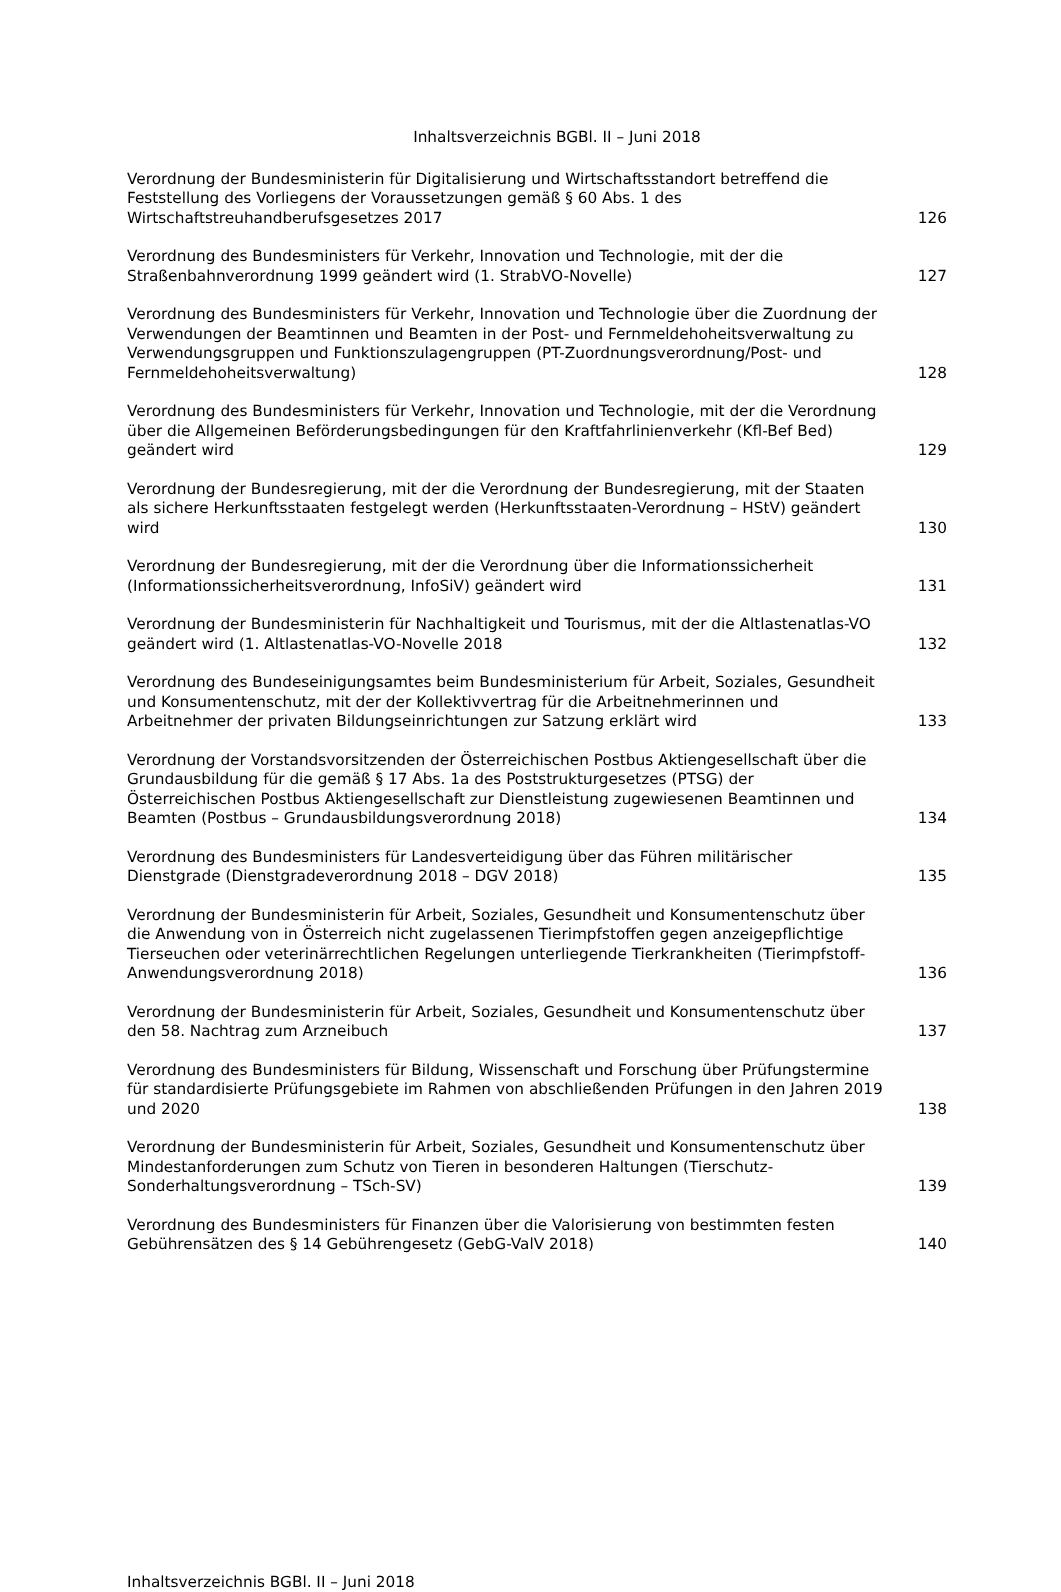Inhaltsverzeichnis BGBl. II – Juni 2018
Verordnung der Bundesministerin für Digitalisierung und Wirtschaftsstandort betreffend die Feststellung des Vorliegens der Voraussetzungen gemäß § 60 Abs. 1 des Wirtschaftstreuhandberufsgesetzes 2017
126
Verordnung des Bundesministers für Verkehr, Innovation und Technologie, mit der die Straßenbahnverordnung 1999 geändert wird (1. StrabVO-Novelle)
127
Verordnung des Bundesministers für Verkehr, Innovation und Technologie über die Zuordnung der Verwendungen der Beamtinnen und Beamten in der Post- und Fernmeldehoheitsverwaltung zu Verwendungsgruppen und Funktionszulagengruppen (PT-Zuordnungsverordnung/Post- und Fernmeldehoheitsverwaltung)
128
Verordnung des Bundesministers für Verkehr, Innovation und Technologie, mit der die Verordnung über die Allgemeinen Beförderungsbedingungen für den Kraftfahrlinienverkehr (Kfl-Bef Bed) geändert wird
129
Verordnung der Bundesregierung, mit der die Verordnung der Bundesregierung, mit der Staaten als sichere Herkunftsstaaten festgelegt werden (Herkunftsstaaten-Verordnung – HStV) geändert wird
130
Verordnung der Bundesregierung, mit der die Verordnung über die Informationssicherheit (Informationssicherheitsverordnung, InfoSiV) geändert wird
131
Verordnung der Bundesministerin für Nachhaltigkeit und Tourismus, mit der die Altlastenatlas-VO geändert wird (1. Altlastenatlas-VO-Novelle 2018
132
Verordnung des Bundeseinigungsamtes beim Bundesministerium für Arbeit, Soziales, Gesundheit und Konsumentenschutz, mit der der Kollektivvertrag für die Arbeitnehmerinnen und Arbeitnehmer der privaten Bildungseinrichtungen zur Satzung erklärt wird
133
Verordnung der Vorstandsvorsitzenden der Österreichischen Postbus Aktiengesellschaft über die Grundausbildung für die gemäß § 17 Abs. 1a des Poststrukturgesetzes (PTSG) der Österreichischen Postbus Aktiengesellschaft zur Dienstleistung zugewiesenen Beamtinnen und Beamten (Postbus – Grundausbildungsverordnung 2018)
134
Verordnung des Bundesministers für Landesverteidigung über das Führen militärischer Dienstgrade (Dienstgradeverordnung 2018 – DGV 2018)
135
Verordnung der Bundesministerin für Arbeit, Soziales, Gesundheit und Konsumentenschutz über die Anwendung von in Österreich nicht zugelassenen Tierimpfstoffen gegen anzeigepflichtige Tierseuchen oder veterinärrechtlichen Regelungen unterliegende Tierkrankheiten (Tierimpfstoff-Anwendungsverordnung 2018)
136
Verordnung der Bundesministerin für Arbeit, Soziales, Gesundheit und Konsumentenschutz über den 58. Nachtrag zum Arzneibuch
137
Verordnung des Bundesministers für Bildung, Wissenschaft und Forschung über Prüfungstermine für standardisierte Prüfungsgebiete im Rahmen von abschließenden Prüfungen in den Jahren 2019 und 2020
138
Verordnung der Bundesministerin für Arbeit, Soziales, Gesundheit und Konsumentenschutz über Mindestanforderungen zum Schutz von Tieren in besonderen Haltungen (Tierschutz-Sonderhaltungsverordnung – TSch-SV)
139
Verordnung des Bundesministers für Finanzen über die Valorisierung von bestimmten festen Gebührensätzen des § 14 Gebührengesetz (GebG-ValV 2018)
140
Inhaltsverzeichnis BGBl. II – Juni 2018